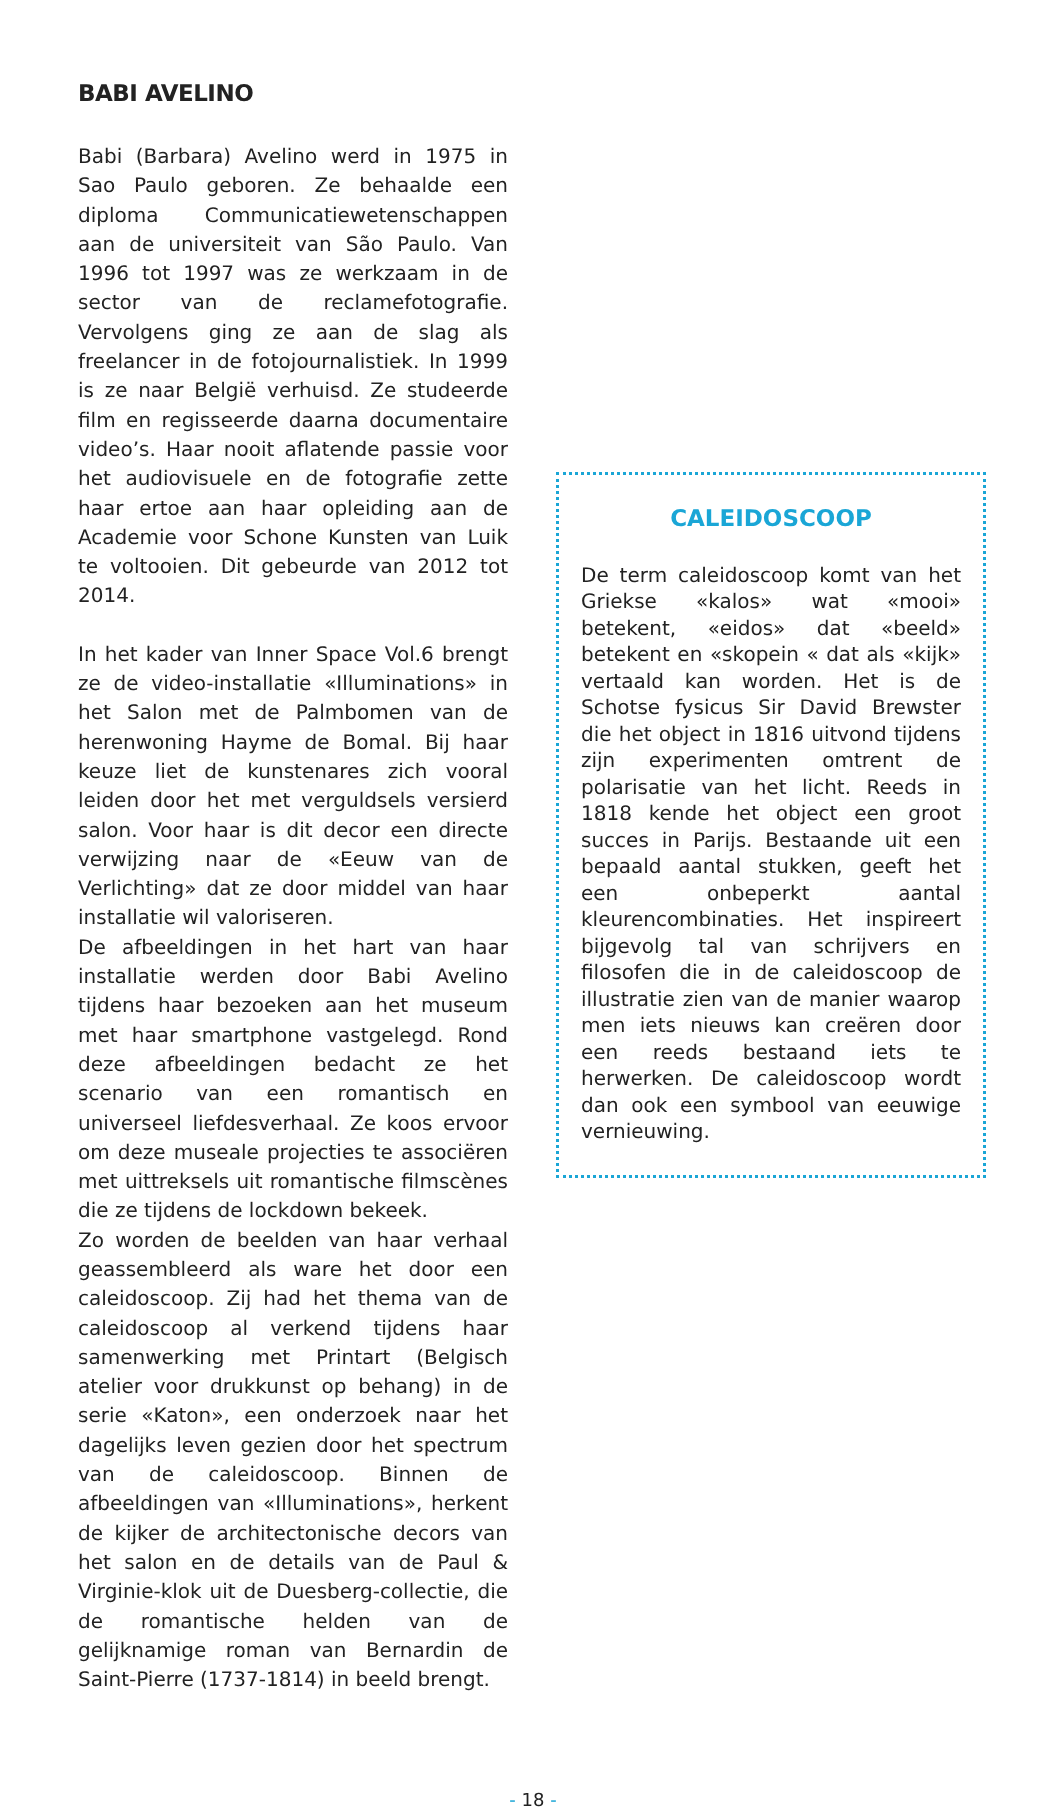BABI AVELINO
Babi (Barbara) Avelino werd in 1975 in Sao Paulo geboren. Ze behaalde een diploma Communicatiewetenschappen aan de universiteit van São Paulo. Van 1996 tot 1997 was ze werkzaam in de sector van de reclamefotografie. Vervolgens ging ze aan de slag als freelancer in de fotojournalistiek. In 1999 is ze naar België verhuisd. Ze studeerde film en regisseerde daarna documentaire video’s. Haar nooit aflatende passie voor het audiovisuele en de fotografie zette haar ertoe aan haar opleiding aan de Academie voor Schone Kunsten van Luik te voltooien. Dit gebeurde van 2012 tot 2014.
In het kader van Inner Space Vol.6 brengt ze de video-installatie «Illuminations» in het Salon met de Palmbomen van de herenwoning Hayme de Bomal. Bij haar keuze liet de kunstenares zich vooral leiden door het met vergulds­els versierd salon. Voor haar is dit decor een directe verwijzing naar de «Eeuw van de Verlichting» dat ze door middel van haar installatie wil valoriseren.
De afbeeldingen in het hart van haar installatie werden door Babi Avelino tijdens haar bezoeken aan het museum met haar smartphone vastgelegd. Rond deze afbeeldingen bedacht ze het scenario van een romantisch en universeel liefdesverhaal. Ze koos ervoor om deze museale projecties te associëren met uittreksels uit romantische filmscènes die ze tijdens de lockdown bekeek.
Zo worden de beelden van haar verhaal geassembleerd als ware het door een caleidoscoop. Zij had het thema van de caleidoscoop al verkend tijdens haar samenwerking met Printart (Belgisch atelier voor drukkunst op behang) in de serie «Katon», een onderzoek naar het dagelijks leven gezien door het spectrum van de caleidoscoop. Binnen de afbeeldingen van «Illuminations», herkent de kijker de architectonische decors van het salon en de details van de Paul & Virginie-klok uit de Duesberg-collectie, die de romantische helden van de gelijknamige roman van Bernardin de Saint-Pierre (1737-1814) in beeld brengt.
CALEIDOSCOOP
De term caleidoscoop komt van het Griekse «kalos» wat «mooi» betekent, «eidos» dat «beeld» betekent en «skopein « dat als «kijk» vertaald kan worden. Het is de Schotse fysicus Sir David Brewster die het object in 1816 uitvond tijdens zijn experimenten omtrent de polarisatie van het licht. Reeds in 1818 kende het object een groot succes in Parijs. Bestaande uit een bepaald aantal stukken, geeft het een onbeperkt aantal kleurencombinaties. Het inspireert bijgevolg tal van schrijvers en filosofen die in de caleidoscoop de illustratie zien van de manier waarop men iets nieuws kan creëren door een reeds bestaand iets te herwerken. De caleidoscoop wordt dan ook een symbool van eeuwige vernieuwing.
- 18 -